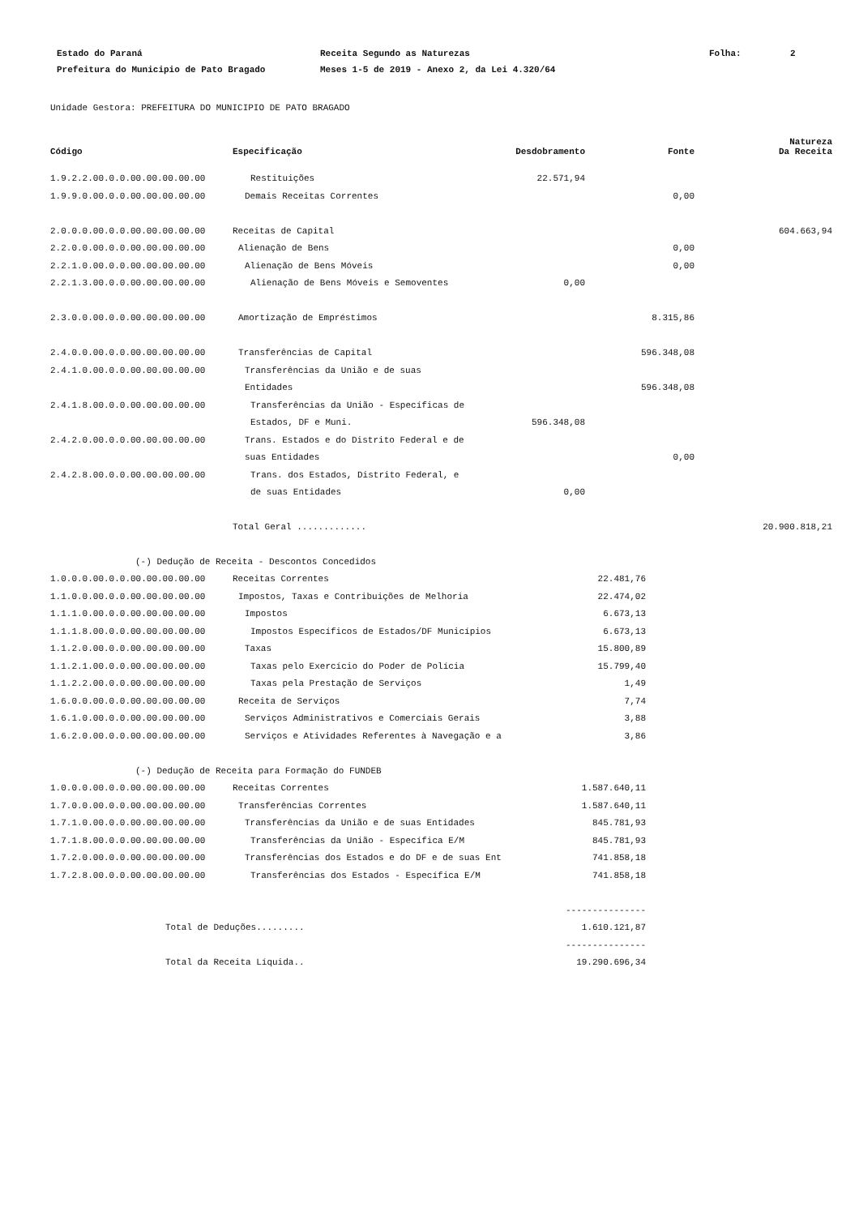Estado do Paraná
Receita Segundo as Naturezas
Folha:
2
Prefeitura do Municipio de Pato Bragado
Meses 1-5 de 2019 - Anexo 2, da Lei 4.320/64
Unidade Gestora: PREFEITURA DO MUNICIPIO DE PATO BRAGADO
| Código | Especificação | Desdobramento | Fonte | Natureza Da Receita |
| --- | --- | --- | --- | --- |
| 1.9.2.2.00.0.0.00.00.00.00.00 | Restituições | 22.571,94 | | |
| 1.9.9.0.00.0.0.00.00.00.00.00 | Demais Receitas Correntes | | 0,00 | |
| 2.0.0.0.00.0.0.00.00.00.00.00 | Receitas de Capital | | | 604.663,94 |
| 2.2.0.0.00.0.0.00.00.00.00.00 | Alienação de Bens | | 0,00 | |
| 2.2.1.0.00.0.0.00.00.00.00.00 | Alienação de Bens Móveis | | 0,00 | |
| 2.2.1.3.00.0.0.00.00.00.00.00 | Alienação de Bens Móveis e Semoventes | 0,00 | | |
| 2.3.0.0.00.0.0.00.00.00.00.00 | Amortização de Empréstimos | | 8.315,86 | |
| 2.4.0.0.00.0.0.00.00.00.00.00 | Transferências de Capital | | 596.348,08 | |
| 2.4.1.0.00.0.0.00.00.00.00.00 | Transferências da União e de suas | | | |
| | Entidades | | 596.348,08 | |
| 2.4.1.8.00.0.0.00.00.00.00.00 | Transferências da União - Específicas de | | | |
| | Estados, DF e Muni. | 596.348,08 | | |
| 2.4.2.0.00.0.0.00.00.00.00.00 | Trans. Estados e do Distrito Federal e de | | | |
| | suas Entidades | | 0,00 | |
| 2.4.2.8.00.0.0.00.00.00.00.00 | Trans. dos Estados, Distrito Federal, e | | | |
| | de suas Entidades | 0,00 | | |
| | Total Geral ............. | | | 20.900.818,21 |
| | (-) Dedução de Receita - Descontos Concedidos | |
| 1.0.0.0.00.0.0.00.00.00.00.00 | Receitas Correntes | 22.481,76 |
| 1.1.0.0.00.0.0.00.00.00.00.00 | Impostos, Taxas e Contribuições de Melhoria | 22.474,02 |
| 1.1.1.0.00.0.0.00.00.00.00.00 | Impostos | 6.673,13 |
| 1.1.1.8.00.0.0.00.00.00.00.00 | Impostos Específicos de Estados/DF Municípios | 6.673,13 |
| 1.1.2.0.00.0.0.00.00.00.00.00 | Taxas | 15.800,89 |
| 1.1.2.1.00.0.0.00.00.00.00.00 | Taxas pelo Exercício do Poder de Polícia | 15.799,40 |
| 1.1.2.2.00.0.0.00.00.00.00.00 | Taxas pela Prestação de Serviços | 1,49 |
| 1.6.0.0.00.0.0.00.00.00.00.00 | Receita de Serviços | 7,74 |
| 1.6.1.0.00.0.0.00.00.00.00.00 | Serviços Administrativos e Comerciais Gerais | 3,88 |
| 1.6.2.0.00.0.0.00.00.00.00.00 | Serviços e Atividades Referentes à Navegação e a | 3,86 |
| | (-) Dedução de Receita para Formação do FUNDEB | |
| 1.0.0.0.00.0.0.00.00.00.00.00 | Receitas Correntes | 1.587.640,11 |
| 1.7.0.0.00.0.0.00.00.00.00.00 | Transferências Correntes | 1.587.640,11 |
| 1.7.1.0.00.0.0.00.00.00.00.00 | Transferências da União e de suas Entidades | 845.781,93 |
| 1.7.1.8.00.0.0.00.00.00.00.00 | Transferências da União - Específica E/M | 845.781,93 |
| 1.7.2.0.00.0.0.00.00.00.00.00 | Transferências dos Estados e do DF e de suas Ent | 741.858,18 |
| 1.7.2.8.00.0.0.00.00.00.00.00 | Transferências dos Estados - Específica E/M | 741.858,18 |
| | | --------------- |
| Total de Deduções......... | | 1.610.121,87 |
| | | --------------- |
| Total da Receita Líquida.. | | 19.290.696,34 |